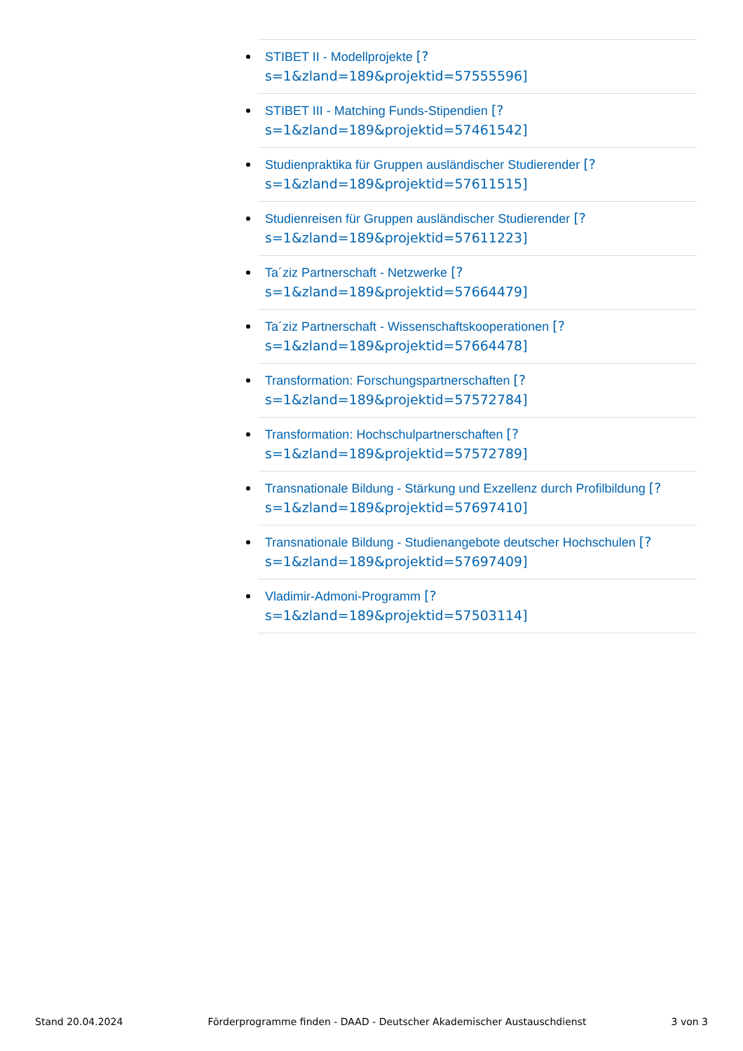STIBET II - Modellprojekte [?
s=1&zland=189&projektid=57555596]
STIBET III - Matching Funds-Stipendien [?
s=1&zland=189&projektid=57461542]
Studienpraktika für Gruppen ausländischer Studierender [?
s=1&zland=189&projektid=57611515]
Studienreisen für Gruppen ausländischer Studierender [?
s=1&zland=189&projektid=57611223]
Ta´ziz Partnerschaft - Netzwerke [?
s=1&zland=189&projektid=57664479]
Ta´ziz Partnerschaft - Wissenschaftskooperationen [?
s=1&zland=189&projektid=57664478]
Transformation: Forschungspartnerschaften [?
s=1&zland=189&projektid=57572784]
Transformation: Hochschulpartnerschaften [?
s=1&zland=189&projektid=57572789]
Transnationale Bildung - Stärkung und Exzellenz durch Profilbildung [?
s=1&zland=189&projektid=57697410]
Transnationale Bildung - Studienangebote deutscher Hochschulen [?
s=1&zland=189&projektid=57697409]
Vladimir-Admoni-Programm [?
s=1&zland=189&projektid=57503114]
Stand 20.04.2024 Förderprogramme finden - DAAD - Deutscher Akademischer Austauschdienst 3 von 3